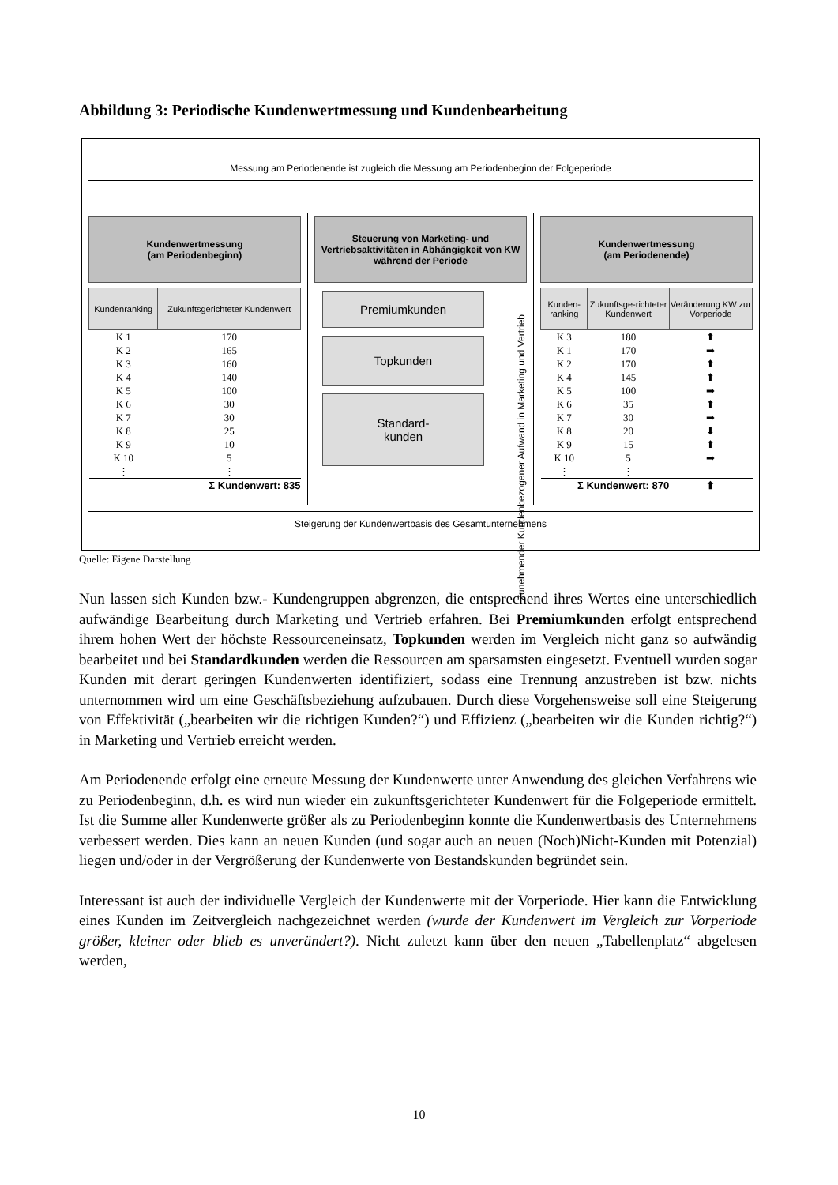Abbildung 3: Periodische Kundenwertmessung und Kundenbearbeitung
Messung am Periodenende ist zugleich die Messung am Periodenbeginn der Folgeperiode
Kundenwertmessung
(am Periodenbeginn)
| Kundenranking | Zukunftsgerichteter Kundenwert |
| --- | --- |
| K 1 | 170 |
| K 2 | 165 |
| K 3 | 160 |
| K 4 | 140 |
| K 5 | 100 |
| K 6 | 30 |
| K 7 | 30 |
| K 8 | 25 |
| K 9 | 10 |
| K 10 | 5 |
| ⋮ | ⋮ |
| Σ Kundenwert: 835 | |
Steuerung von Marketing- und Vertriebsaktivitäten in Abhängigkeit von KW während der Periode
Premiumkunden
Topkunden
Standard-
kunden
Zunehmender Kundenbezogener Aufwand in Marketing und Vertrieb
Kundenwertmessung
(am Periodenende)
| Kunden-ranking | Zukunftsge-richteter Kundenwert | Veränderung KW zur Vorperiode |
| --- | --- | --- |
| K 3 | 180 | ⬆ |
| K 1 | 170 | ➡ |
| K 2 | 170 | ⬆ |
| K 4 | 145 | ⬆ |
| K 5 | 100 | ➡ |
| K 6 | 35 | ⬆ |
| K 7 | 30 | ➡ |
| K 8 | 20 | ⬇ |
| K 9 | 15 | ⬆ |
| K 10 | 5 | ➡ |
| ⋮ | ⋮ | |
| Σ Kundenwert: 870 | | ⬆ |
Steigerung der Kundenwertbasis des Gesamtunternehmens
Quelle: Eigene Darstellung
Nun lassen sich Kunden bzw.- Kundengruppen abgrenzen, die entsprechend ihres Wertes eine unterschiedlich aufwändige Bearbeitung durch Marketing und Vertrieb erfahren. Bei Premiumkunden erfolgt entsprechend ihrem hohen Wert der höchste Ressourceneinsatz, Topkunden werden im Vergleich nicht ganz so aufwändig bearbeitet und bei Standardkunden werden die Ressourcen am sparsamsten eingesetzt. Eventuell wurden sogar Kunden mit derart geringen Kundenwerten identifiziert, sodass eine Trennung anzustreben ist bzw. nichts unternommen wird um eine Geschäftsbeziehung aufzubauen. Durch diese Vorgehensweise soll eine Steigerung von Effektivität („bearbeiten wir die richtigen Kunden?“) und Effizienz („bearbeiten wir die Kunden richtig?“) in Marketing und Vertrieb erreicht werden.
Am Periodenende erfolgt eine erneute Messung der Kundenwerte unter Anwendung des gleichen Verfahrens wie zu Periodenbeginn, d.h. es wird nun wieder ein zukunftsgerichteter Kundenwert für die Folgeperiode ermittelt. Ist die Summe aller Kundenwerte größer als zu Periodenbeginn konnte die Kundenwertbasis des Unternehmens verbessert werden. Dies kann an neuen Kunden (und sogar auch an neuen (Noch)Nicht-Kunden mit Potenzial) liegen und/oder in der Vergrößerung der Kundenwerte von Bestandskunden begründet sein.
Interessant ist auch der individuelle Vergleich der Kundenwerte mit der Vorperiode. Hier kann die Entwicklung eines Kunden im Zeitvergleich nachgezeichnet werden (wurde der Kundenwert im Vergleich zur Vorperiode größer, kleiner oder blieb es unverändert?). Nicht zuletzt kann über den neuen „Tabellenplatz“ abgelesen werden,
10